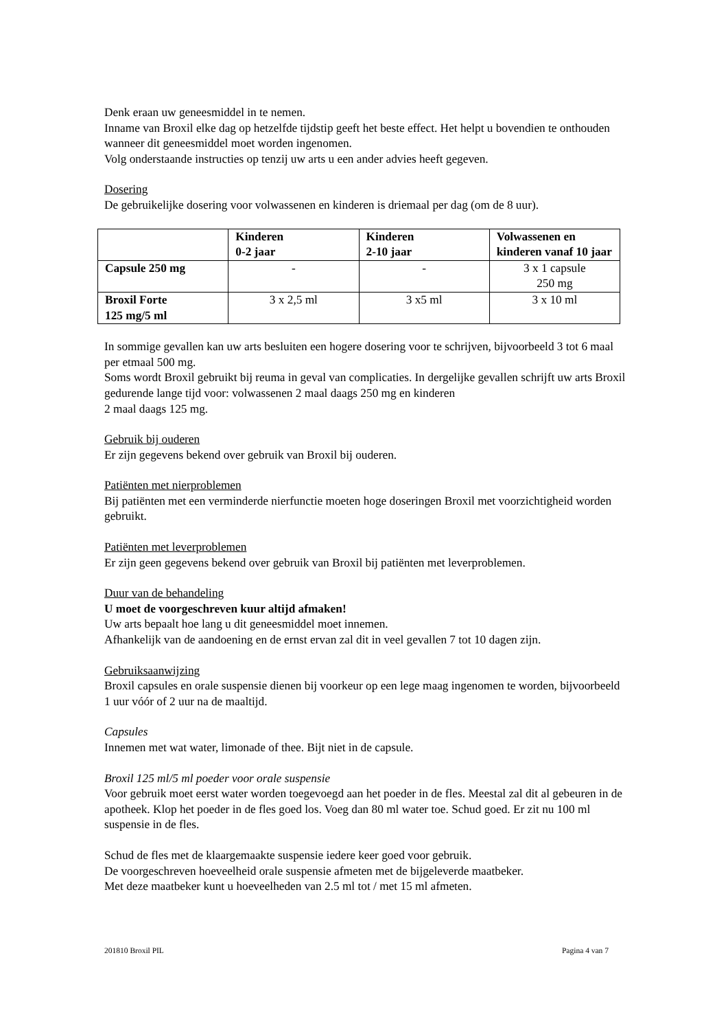Denk eraan uw geneesmiddel in te nemen.
Inname van Broxil elke dag op hetzelfde tijdstip geeft het beste effect. Het helpt u bovendien te onthouden wanneer dit geneesmiddel moet worden ingenomen.
Volg onderstaande instructies op tenzij uw arts u een ander advies heeft gegeven.
Dosering
De gebruikelijke dosering voor volwassenen en kinderen is driemaal per dag (om de 8 uur).
| | Kinderen 0-2 jaar | Kinderen 2-10 jaar | Volwassenen en kinderen vanaf 10 jaar |
| Capsule 250 mg | - | - | 3 x 1 capsule 250 mg |
| Broxil Forte 125 mg/5 ml | 3 x 2,5 ml | 3 x5 ml | 3 x 10 ml |
In sommige gevallen kan uw arts besluiten een hogere dosering voor te schrijven, bijvoorbeeld 3 tot 6 maal per etmaal 500 mg.
Soms wordt Broxil gebruikt bij reuma in geval van complicaties. In dergelijke gevallen schrijft uw arts Broxil gedurende lange tijd voor: volwassenen 2 maal daags 250 mg en kinderen
2 maal daags 125 mg.
Gebruik bij ouderen
Er zijn gegevens bekend over gebruik van Broxil bij ouderen.
Patiënten met nierproblemen
Bij patiënten met een verminderde nierfunctie moeten hoge doseringen Broxil met voorzichtigheid worden gebruikt.
Patiënten met leverproblemen
Er zijn geen gegevens bekend over gebruik van Broxil bij patiënten met leverproblemen.
Duur van de behandeling
U moet de voorgeschreven kuur altijd afmaken!
Uw arts bepaalt hoe lang u dit geneesmiddel moet innemen.
Afhankelijk van de aandoening en de ernst ervan zal dit in veel gevallen 7 tot 10 dagen zijn.
Gebruiksaanwijzing
Broxil capsules en orale suspensie dienen bij voorkeur op een lege maag ingenomen te worden, bijvoorbeeld 1 uur vóór of 2 uur na de maaltijd.
Capsules
Innemen met wat water, limonade of thee. Bijt niet in de capsule.
Broxil 125 ml/5 ml poeder voor orale suspensie
Voor gebruik moet eerst water worden toegevoegd aan het poeder in de fles. Meestal zal dit al gebeuren in de apotheek. Klop het poeder in de fles goed los. Voeg dan 80 ml water toe. Schud goed. Er zit nu 100 ml suspensie in de fles.
Schud de fles met de klaargemaakte suspensie iedere keer goed voor gebruik.
De voorgeschreven hoeveelheid orale suspensie afmeten met de bijgeleverde maatbeker.
Met deze maatbeker kunt u hoeveelheden van 2.5 ml tot / met 15 ml afmeten.
201810 Broxil PIL Pagina 4 van 7